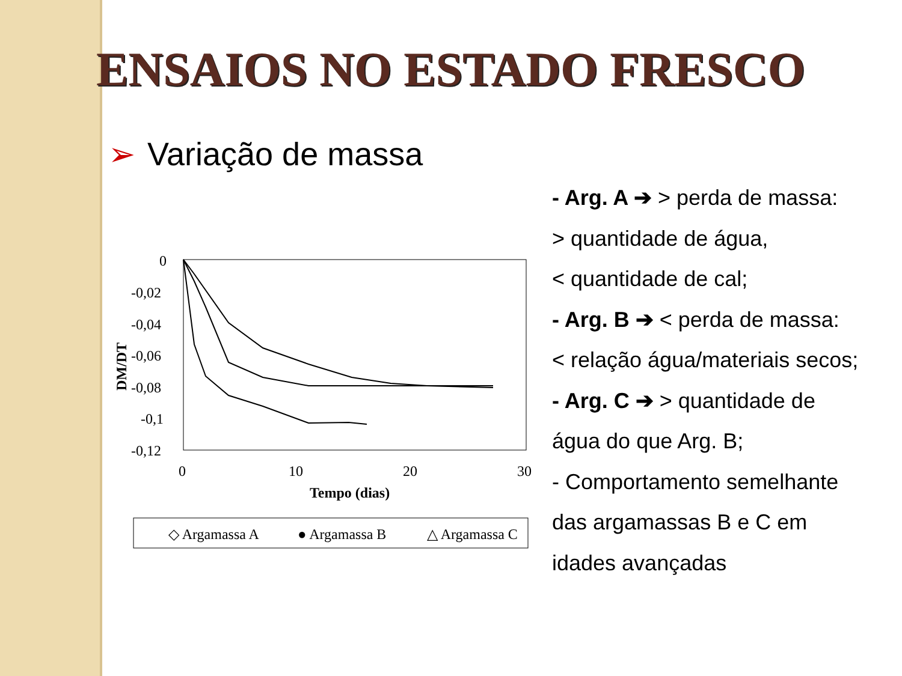ENSAIOS NO ESTADO FRESCO
➢ Variação de massa
0
-0,02
-0,04
-0,06
-0,08
-0,1
-0,12
0
10
20
30
Tempo (dias)
DM/DT
◇ Argamassa A
● Argamassa B
△ Argamassa C
- Arg. A ➔ > perda de massa:
> quantidade de água,
< quantidade de cal;
- Arg. B ➔ < perda de massa:
< relação água/materiais secos;
- Arg. C ➔ > quantidade de
água do que Arg. B;
- Comportamento semelhante
das argamassas B e C em
idades avançadas